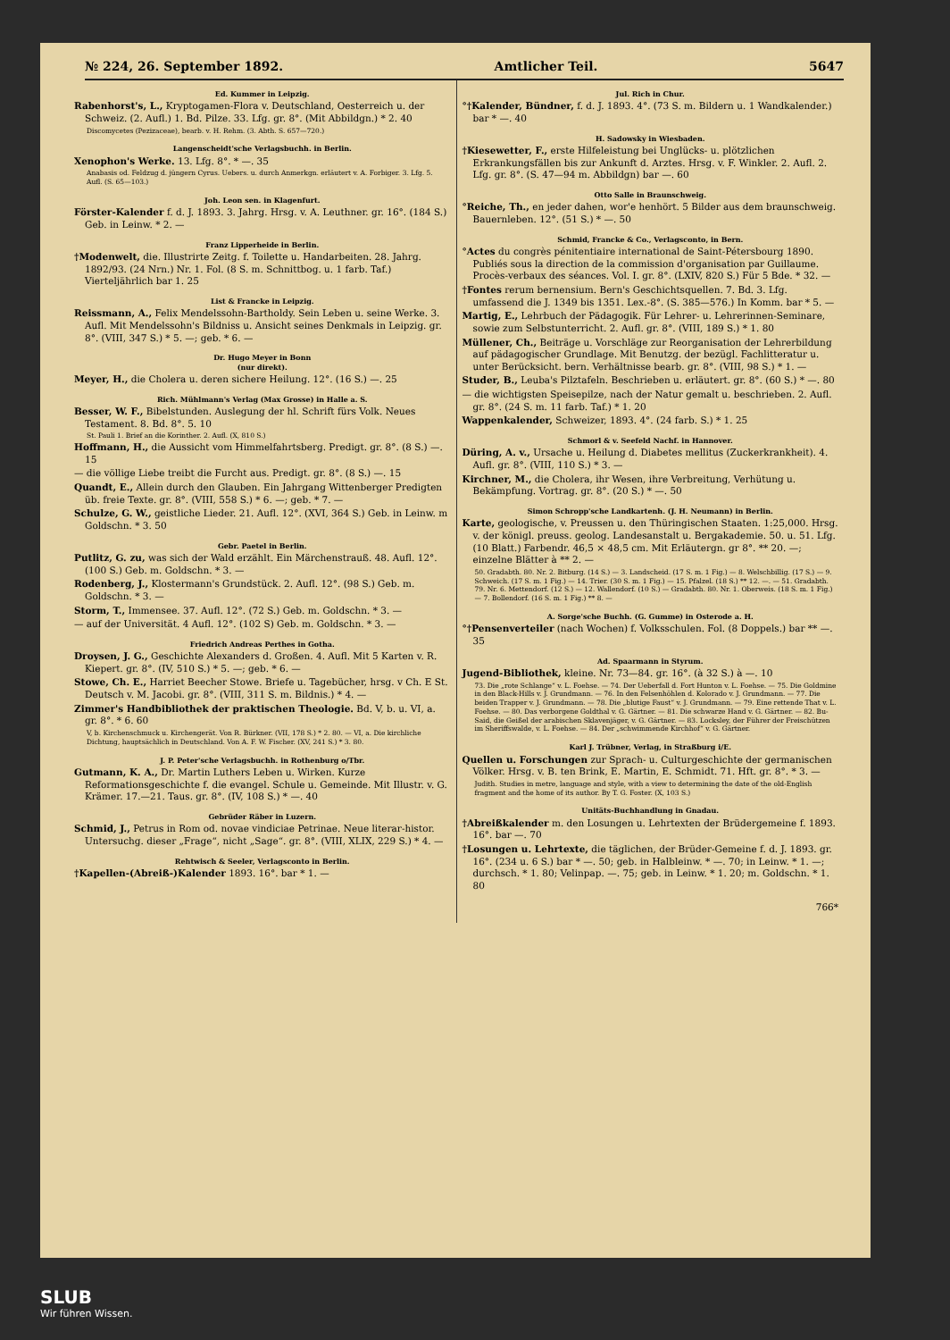№ 224, 26. September 1892. Amtlicher Teil. 5647
Ed. Kummer in Leipzig.
Rabenhorst's, L., Kryptogamen-Flora v. Deutschland, Oesterreich u. der Schweiz. (2. Aufl.) 1. Bd. Pilze. 33. Lfg. gr. 8°. (Mit Abbildgn.) * 2. 40
Discomycetes (Pezizaceae), bearb. v. H. Rehm. (3. Abth. S. 657—720.)
Langenscheidt'sche Verlagsbuchh. in Berlin.
Xenophon's Werke. 13. Lfg. 8°. * —. 35
Anabasis od. Feldzug d. jüngern Cyrus. Uebers. u. durch Anmerkgn. erläutert v. A. Forbiger. 3. Lfg. 5. Aufl. (S. 65—103.)
Joh. Leon sen. in Klagenfurt.
Förster-Kalender f. d. J. 1893. 3. Jahrg. Hrsg. v. A. Leuthner. gr. 16°. (184 S.) Geb. in Leinw. * 2. —
Franz Lipperheide in Berlin.
†Modenwelt, die. Illustrirte Zeitg. f. Toilette u. Handarbeiten. 28. Jahrg. 1892/93. (24 Nrn.) Nr. 1. Fol. (8 S. m. Schnittbog. u. 1 farb. Taf.) Vierteljährlich bar 1. 25
List & Francke in Leipzig.
Reissmann, A., Felix Mendelssohn-Bartholdy. Sein Leben u. seine Werke. 3. Aufl. Mit Mendelssohn's Bildniss u. Ansicht seines Denkmals in Leipzig. gr. 8°. (VIII, 347 S.) * 5. —; geb. * 6. —
Dr. Hugo Meyer in Bonn
(nur direkt).
Meyer, H., die Cholera u. deren sichere Heilung. 12°. (16 S.) —. 25
Rich. Mühlmann's Verlag (Max Grosse) in Halle a. S.
Besser, W. F., Bibelstunden. Auslegung der hl. Schrift fürs Volk. Neues Testament. 8. Bd. 8°. 5. 10
St. Pauli 1. Brief an die Korinther. 2. Aufl. (X, 810 S.)
Hoffmann, H., die Aussicht vom Himmelfahrtsberg. Predigt. gr. 8°. (8 S.) —. 15
— die völlige Liebe treibt die Furcht aus. Predigt. gr. 8°. (8 S.) —. 15
Quandt, E., Allein durch den Glauben. Ein Jahrgang Wittenberger Predigten üb. freie Texte. gr. 8°. (VIII, 558 S.) * 6. —; geb. * 7. —
Schulze, G. W., geistliche Lieder. 21. Aufl. 12°. (XVI, 364 S.) Geb. in Leinw. m Goldschn. * 3. 50
Gebr. Paetel in Berlin.
Putlitz, G. zu, was sich der Wald erzählt. Ein Märchenstrauß. 48. Aufl. 12°. (100 S.) Geb. m. Goldschn. * 3. —
Rodenberg, J., Klostermann's Grundstück. 2. Aufl. 12°. (98 S.) Geb. m. Goldschn. * 3. —
Storm, T., Immensee. 37. Aufl. 12°. (72 S.) Geb. m. Goldschn. * 3. —
— auf der Universität. 4 Aufl. 12°. (102 S) Geb. m. Goldschn. * 3. —
Friedrich Andreas Perthes in Gotha.
Droysen, J. G., Geschichte Alexanders d. Großen. 4. Aufl. Mit 5 Karten v. R. Kiepert. gr. 8°. (IV, 510 S.) * 5. —; geb. * 6. —
Stowe, Ch. E., Harriet Beecher Stowe. Briefe u. Tagebücher, hrsg. v Ch. E St. Deutsch v. M. Jacobi. gr. 8°. (VIII, 311 S. m. Bildnis.) * 4. —
Zimmer's Handbibliothek der praktischen Theologie. Bd. V, b. u. VI, a. gr. 8°. * 6. 60
V, b. Kirchenschmuck u. Kirchengerät. Von R. Bürkner. (VII, 178 S.) * 2. 80. — VI, a. Die kirchliche Dichtung, hauptsächlich in Deutschland. Von A. F. W. Fischer. (XV, 241 S.) * 3. 80.
J. P. Peter'sche Verlagsbuchh. in Rothenburg o/Tbr.
Gutmann, K. A., Dr. Martin Luthers Leben u. Wirken. Kurze Reformationsgeschichte f. die evangel. Schule u. Gemeinde. Mit Illustr. v. G. Krämer. 17.—21. Taus. gr. 8°. (IV, 108 S.) * —. 40
Gebrüder Räber in Luzern.
Schmid, J., Petrus in Rom od. novae vindiciae Petrinae. Neue literar-histor. Untersuchg. dieser „Frage“, nicht „Sage“. gr. 8°. (VIII, XLIX, 229 S.) * 4. —
Rehtwisch & Seeler, Verlagsconto in Berlin.
†Kapellen-(Abreiß-)Kalender 1893. 16°. bar * 1. —
Jul. Rich in Chur.
°†Kalender, Bündner, f. d. J. 1893. 4°. (73 S. m. Bildern u. 1 Wandkalender.) bar * —. 40
H. Sadowsky in Wiesbaden.
†Kiesewetter, F., erste Hilfeleistung bei Unglücks- u. plötzlichen Erkrankungsfällen bis zur Ankunft d. Arztes. Hrsg. v. F. Winkler. 2. Aufl. 2. Lfg. gr. 8°. (S. 47—94 m. Abbildgn) bar —. 60
Otto Salle in Braunschweig.
°Reiche, Th., en jeder dahen, wor'e henhört. 5 Bilder aus dem braunschweig. Bauernleben. 12°. (51 S.) * —. 50
Schmid, Francke & Co., Verlagsconto, in Bern.
°Actes du congrès pénitentiaire international de Saint-Pétersbourg 1890. Publiés sous la direction de la commission d'organisation par Guillaume. Procès-verbaux des séances. Vol. I. gr. 8°. (LXIV, 820 S.) Für 5 Bde. * 32. —
†Fontes rerum bernensium. Bern's Geschichtsquellen. 7. Bd. 3. Lfg. umfassend die J. 1349 bis 1351. Lex.-8°. (S. 385—576.) In Komm. bar * 5. —
Martig, E., Lehrbuch der Pädagogik. Für Lehrer- u. Lehrerinnen-Seminare, sowie zum Selbstunterricht. 2. Aufl. gr. 8°. (VIII, 189 S.) * 1. 80
Müllener, Ch., Beiträge u. Vorschläge zur Reorganisation der Lehrerbildung auf pädagogischer Grundlage. Mit Benutzg. der bezügl. Fachlitteratur u. unter Berücksicht. bern. Verhältnisse bearb. gr. 8°. (VIII, 98 S.) * 1. —
Studer, B., Leuba's Pilztafeln. Beschrieben u. erläutert. gr. 8°. (60 S.) * —. 80
— die wichtigsten Speisepilze, nach der Natur gemalt u. beschrieben. 2. Aufl. gr. 8°. (24 S. m. 11 farb. Taf.) * 1. 20
Wappenkalender, Schweizer, 1893. 4°. (24 farb. S.) * 1. 25
Schmorl & v. Seefeld Nachf. in Hannover.
Düring, A. v., Ursache u. Heilung d. Diabetes mellitus (Zuckerkrankheit). 4. Aufl. gr. 8°. (VIII, 110 S.) * 3. —
Kirchner, M., die Cholera, ihr Wesen, ihre Verbreitung, Verhütung u. Bekämpfung. Vortrag. gr. 8°. (20 S.) * —. 50
Simon Schropp'sche Landkartenh. (J. H. Neumann) in Berlin.
Karte, geologische, v. Preussen u. den Thüringischen Staaten. 1:25,000. Hrsg. v. der königl. preuss. geolog. Landesanstalt u. Bergakademie. 50. u. 51. Lfg. (10 Blatt.) Farbendr. 46,5 × 48,5 cm. Mit Erläutergn. gr 8°. ** 20. —; einzelne Blätter à ** 2. —
50. Gradabth. 80. Nr. 2. Bitburg. (14 S.) — 3. Landscheid. (17 S. m. 1 Fig.) — 8. Welschbillig. (17 S.) — 9. Schweich. (17 S. m. 1 Fig.) — 14. Trier. (30 S. m. 1 Fig.) — 15. Pfalzel. (18 S.) ** 12. —. — 51. Gradabth. 79. Nr. 6. Mettendorf. (12 S.) — 12. Wallendorf. (10 S.) — Gradabth. 80. Nr. 1. Oberweis. (18 S. m. 1 Fig.) — 7. Bollendorf. (16 S. m. 1 Fig.) ** 8. —
A. Sorge'sche Buchh. (G. Gumme) in Osterode a. H.
°†Pensenverteiler (nach Wochen) f. Volksschulen. Fol. (8 Doppels.) bar ** —. 35
Ad. Spaarmann in Styrum.
Jugend-Bibliothek, kleine. Nr. 73—84. gr. 16°. (à 32 S.) à —. 10
73. Die „rote Schlange“ v. L. Foehse. — 74. Der Ueberfall d. Fort Hunton v. L. Foehse. — 75. Die Goldmine in den Black-Hills v. J. Grundmann. — 76. In den Felsenhöhlen d. Kolorado v. J. Grundmann. — 77. Die beiden Trapper v. J. Grundmann. — 78. Die „blutige Faust“ v. J. Grundmann. — 79. Eine rettende That v. L. Foehse. — 80. Das verborgene Goldthal v. G. Gärtner. — 81. Die schwarze Hand v. G. Gärtner. — 82. Bu-Said, die Geißel der arabischen Sklavenjäger, v. G. Gärtner. — 83. Locksley, der Führer der Freischützen im Sheriffswalde, v. L. Foehse. — 84. Der „schwimmende Kirchhof“ v. G. Gärtner.
Karl J. Trübner, Verlag, in Straßburg i/E.
Quellen u. Forschungen zur Sprach- u. Culturgeschichte der germanischen Völker. Hrsg. v. B. ten Brink, E. Martin, E. Schmidt. 71. Hft. gr. 8°. * 3. —
Judith. Studies in metre, language and style, with a view to determining the date of the old-English fragment and the home of its author. By T. G. Foster. (X, 103 S.)
Unitäts-Buchhandlung in Gnadau.
†Abreißkalender m. den Losungen u. Lehrtexten der Brüdergemeine f. 1893. 16°. bar —. 70
†Losungen u. Lehrtexte, die täglichen, der Brüder-Gemeine f. d. J. 1893. gr. 16°. (234 u. 6 S.) bar * —. 50; geb. in Halbleinw. * —. 70; in Leinw. * 1. —; durchsch. * 1. 80; Velinpap. —. 75; geb. in Leinw. * 1. 20; m. Goldschn. * 1. 80
766*
SLUB
Wir führen Wissen.